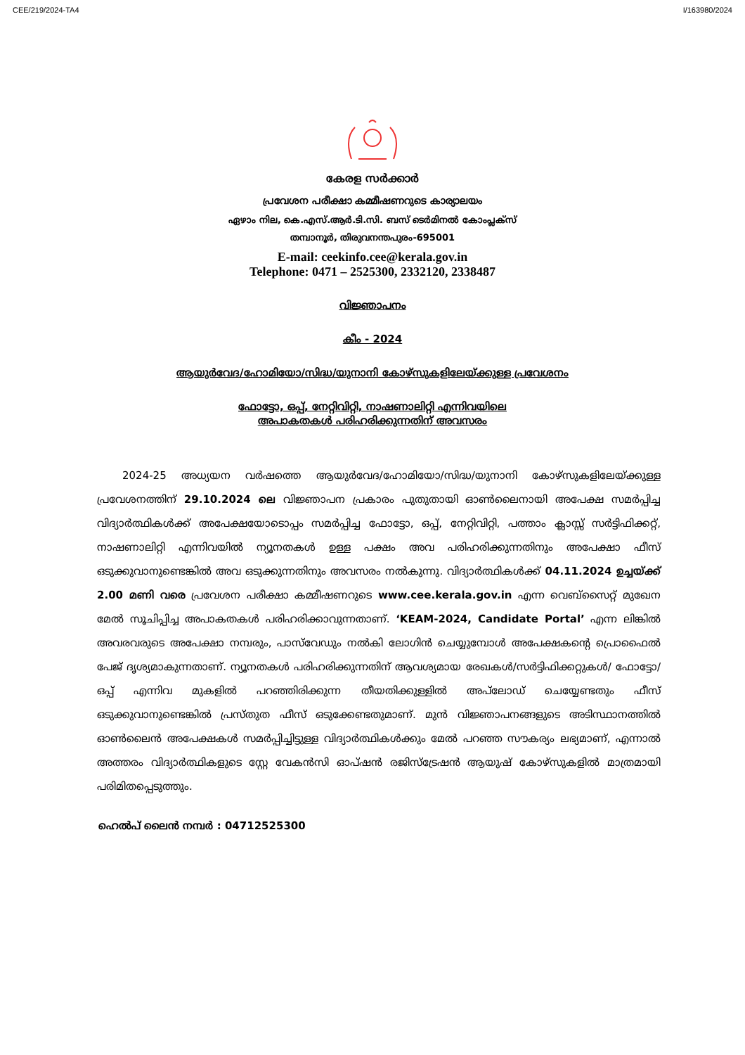CEE/219/2024-TA4 I/163980/2024
കേരള സർക്കാർ
പ്രവേശന പരീക്ഷാ കമ്മീഷണറുടെ കാര്യാലയം
ഏഴാം നില, കെ.എസ്.ആർ.ടി.സി. ബസ് ടെർമിനൽ കോംപ്ലക്സ്
തമ്പാനൂർ, തിരുവനന്തപുരം-695001
E-mail: ceekinfo.cee@kerala.gov.in
Telephone: 0471 – 2525300, 2332120, 2338487
വിജ്ഞാപനം
കീം - 2024
ആയുർവേദ/ഹോമിയോ/സിദ്ധ/യുനാനി കോഴ്സുകളിലേയ്ക്കുള്ള പ്രവേശനം
ഫോട്ടോ, ഒപ്പ്, നേറ്റിവിറ്റി, നാഷണാലിറ്റി എന്നിവയിലെ
അപാകതകൾ പരിഹരിക്കുന്നതിന് അവസരം
2024-25 അധ്യയന വർഷത്തെ ആയുർവേദ/ഹോമിയോ/സിദ്ധ/യുനാനി കോഴ്സുകളിലേയ്ക്കുള്ള പ്രവേശനത്തിന് 29.10.2024 ലെ വിജ്ഞാപന പ്രകാരം പുതുതായി ഓൺലൈനായി അപേക്ഷ സമർപ്പിച്ച വിദ്യാർത്ഥികൾക്ക് അപേക്ഷയോടൊപ്പം സമർപ്പിച്ച ഫോട്ടോ, ഒപ്പ്, നേറ്റിവിറ്റി, പത്താം ക്ലാസ്സ് സർട്ടിഫിക്കറ്റ്, നാഷണാലിറ്റി എന്നിവയിൽ ന്യൂനതകൾ ഉള്ള പക്ഷം അവ പരിഹരിക്കുന്നതിനും അപേക്ഷാ ഫീസ് ഒടുക്കുവാനുണ്ടെങ്കിൽ അവ ഒടുക്കുന്നതിനും അവസരം നൽകുന്നു. വിദ്യാർത്ഥികൾക്ക് 04.11.2024 ഉച്ചയ്ക്ക് 2.00 മണി വരെ പ്രവേശന പരീക്ഷാ കമ്മീഷണറുടെ www.cee.kerala.gov.in എന്ന വെബ്സൈറ്റ് മുഖേന മേൽ സൂചിപ്പിച്ച അപാകതകൾ പരിഹരിക്കാവുന്നതാണ്. ‘KEAM-2024, Candidate Portal’ എന്ന ലിങ്കിൽ അവരവരുടെ അപേക്ഷാ നമ്പരും, പാസ്‌വേഡും നൽകി ലോഗിൻ ചെയ്യുമ്പോൾ അപേക്ഷകന്റെ പ്രൊഫൈൽ പേജ് ദൃശ്യമാകുന്നതാണ്. ന്യൂനതകൾ പരിഹരിക്കുന്നതിന് ആവശ്യമായ രേഖകൾ/സർട്ടിഫിക്കറ്റുകൾ/ ഫോട്ടോ/ഒപ്പ് എന്നിവ മുകളിൽ പറഞ്ഞിരിക്കുന്ന തീയതിക്കുള്ളിൽ അപ്‌ലോഡ് ചെയ്യേണ്ടതും ഫീസ് ഒടുക്കുവാനുണ്ടെങ്കിൽ പ്രസ്തുത ഫീസ് ഒടുക്കേണ്ടതുമാണ്. മുൻ വിജ്ഞാപനങ്ങളുടെ അടിസ്ഥാനത്തിൽ ഓൺലൈൻ അപേക്ഷകൾ സമർപ്പിച്ചിട്ടുള്ള വിദ്യാർത്ഥികൾക്കും മേൽ പറഞ്ഞ സൗകര്യം ലഭ്യമാണ്, എന്നാൽ അത്തരം വിദ്യാർത്ഥികളുടെ സ്റ്റേ വേകൻസി ഓപ്ഷൻ രജിസ്ട്രേഷൻ ആയുഷ് കോഴ്സുകളിൽ മാത്രമായി പരിമിതപ്പെടുത്തും.
ഹെൽപ് ലൈൻ നമ്പർ : 04712525300